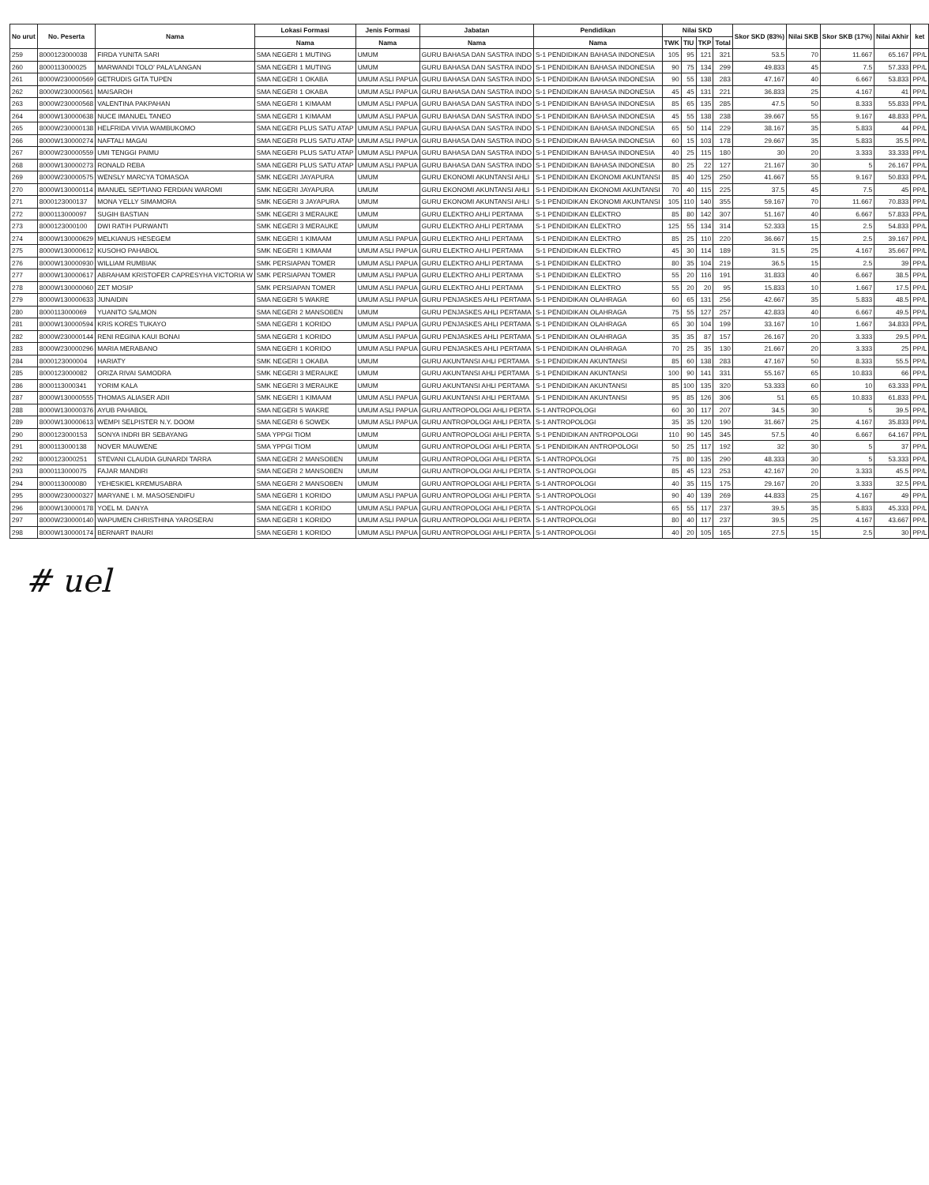| No urut | No. Peserta | Nama | Lokasi Formasi | Jenis Formasi | Jabatan | Pendidikan | Nilai SKD | | | | Skor SKD (83%) | Nilai SKB | Skor SKB (17%) | Nilai Akhir | ket |
| --- | --- | --- | --- | --- | --- | --- | --- | --- | --- | --- | --- | --- | --- | --- | --- |
| | | | Nama | Nama | Nama | Nama | TWK | TIU | TKP | Total | | | | | |
| 259 | 8000123000038 | FIRDA YUNITA SARI | SMA NEGERI 1 MUTING | UMUM | GURU BAHASA DAN SASTRA INDO | S-1 PENDIDIKAN BAHASA INDONESIA | 105 | 95 | 121 | 321 | 53.5 | 70 | 11.667 | 65.167 | PP/L |
| 260 | 8000113000025 | MARWANDI TOLO' PALA'LANGAN | SMA NEGERI 1 MUTING | UMUM | GURU BAHASA DAN SASTRA INDO | S-1 PENDIDIKAN BAHASA INDONESIA | 90 | 75 | 134 | 299 | 49.833 | 45 | 7.5 | 57.333 | PP/L |
| 261 | 8000W230000569 | GETRUDIS GITA TUPEN | SMA NEGERI 1 OKABA | UMUM ASLI PAPUA | GURU BAHASA DAN SASTRA INDO | S-1 PENDIDIKAN BAHASA INDONESIA | 90 | 55 | 138 | 283 | 47.167 | 40 | 6.667 | 53.833 | PP/L |
| 262 | 8000W230000561 | MAISAROH | SMA NEGERI 1 OKABA | UMUM ASLI PAPUA | GURU BAHASA DAN SASTRA INDO | S-1 PENDIDIKAN BAHASA INDONESIA | 45 | 45 | 131 | 221 | 36.833 | 25 | 4.167 | 41 | PP/L |
| 263 | 8000W230000568 | VALENTINA PAKPAHAN | SMA NEGERI 1 KIMAAM | UMUM ASLI PAPUA | GURU BAHASA DAN SASTRA INDO | S-1 PENDIDIKAN BAHASA INDONESIA | 85 | 65 | 135 | 285 | 47.5 | 50 | 8.333 | 55.833 | PP/L |
| 264 | 8000W130000638 | NUCE IMANUEL TANEO | SMA NEGERI 1 KIMAAM | UMUM ASLI PAPUA | GURU BAHASA DAN SASTRA INDO | S-1 PENDIDIKAN BAHASA INDONESIA | 45 | 55 | 138 | 238 | 39.667 | 55 | 9.167 | 48.833 | PP/L |
| 265 | 8000W230000138 | HELFRIDA VIVIA WAMBUKOMO | SMA NEGERI PLUS SATU ATAP | UMUM ASLI PAPUA | GURU BAHASA DAN SASTRA INDO | S-1 PENDIDIKAN BAHASA INDONESIA | 65 | 50 | 114 | 229 | 38.167 | 35 | 5.833 | 44 | PP/L |
| 266 | 8000W130000274 | NAFTALI MAGAI | SMA NEGERI PLUS SATU ATAP | UMUM ASLI PAPUA | GURU BAHASA DAN SASTRA INDO | S-1 PENDIDIKAN BAHASA INDONESIA | 60 | 15 | 103 | 178 | 29.667 | 35 | 5.833 | 35.5 | PP/L |
| 267 | 8000W230000559 | UMI TENGGI PAIMU | SMA NEGERI PLUS SATU ATAP | UMUM ASLI PAPUA | GURU BAHASA DAN SASTRA INDO | S-1 PENDIDIKAN BAHASA INDONESIA | 40 | 25 | 115 | 180 | 30 | 20 | 3.333 | 33.333 | PP/L |
| 268 | 8000W130000273 | RONALD REBA | SMA NEGERI PLUS SATU ATAP | UMUM ASLI PAPUA | GURU BAHASA DAN SASTRA INDO | S-1 PENDIDIKAN BAHASA INDONESIA | 80 | 25 | 22 | 127 | 21.167 | 30 | 5 | 26.167 | PP/L |
| 269 | 8000W230000575 | WENSLY MARCYA TOMASOA | SMK NEGERI JAYAPURA | UMUM | GURU EKONOMI AKUNTANSI AHLI | S-1 PENDIDIKAN EKONOMI AKUNTANSI | 85 | 40 | 125 | 250 | 41.667 | 55 | 9.167 | 50.833 | PP/L |
| 270 | 8000W130000114 | IMANUEL SEPTIANO FERDIAN WAROMI | SMK NEGERI JAYAPURA | UMUM | GURU EKONOMI AKUNTANSI AHLI | S-1 PENDIDIKAN EKONOMI AKUNTANSI | 70 | 40 | 115 | 225 | 37.5 | 45 | 7.5 | 45 | PP/L |
| 271 | 8000123000137 | MONA YELLY SIMAMORA | SMK NEGERI 3 JAYAPURA | UMUM | GURU EKONOMI AKUNTANSI AHLI | S-1 PENDIDIKAN EKONOMI AKUNTANSI | 105 | 110 | 140 | 355 | 59.167 | 70 | 11.667 | 70.833 | PP/L |
| 272 | 8000113000097 | SUGIH BASTIAN | SMK NEGERI 3 MERAUKE | UMUM | GURU ELEKTRO AHLI PERTAMA | S-1 PENDIDIKAN ELEKTRO | 85 | 80 | 142 | 307 | 51.167 | 40 | 6.667 | 57.833 | PP/L |
| 273 | 8000123000100 | DWI RATIH PURWANTI | SMK NEGERI 3 MERAUKE | UMUM | GURU ELEKTRO AHLI PERTAMA | S-1 PENDIDIKAN ELEKTRO | 125 | 55 | 134 | 314 | 52.333 | 15 | 2.5 | 54.833 | PP/L |
| 274 | 8000W130000629 | MELKIANUS HESEGEM | SMK NEGERI 1 KIMAAM | UMUM ASLI PAPUA | GURU ELEKTRO AHLI PERTAMA | S-1 PENDIDIKAN ELEKTRO | 85 | 25 | 110 | 220 | 36.667 | 15 | 2.5 | 39.167 | PP/L |
| 275 | 8000W130000612 | KUSOHO PAHABOL | SMK NEGERI 1 KIMAAM | UMUM ASLI PAPUA | GURU ELEKTRO AHLI PERTAMA | S-1 PENDIDIKAN ELEKTRO | 45 | 30 | 114 | 189 | 31.5 | 25 | 4.167 | 35.667 | PP/L |
| 276 | 8000W130000930 | WILLIAM RUMBIAK | SMK PERSIAPAN TOMER | UMUM ASLI PAPUA | GURU ELEKTRO AHLI PERTAMA | S-1 PENDIDIKAN ELEKTRO | 80 | 35 | 104 | 219 | 36.5 | 15 | 2.5 | 39 | PP/L |
| 277 | 8000W130000617 | ABRAHAM KRISTOFER CAPRESYHA VICTORIA W | SMK PERSIAPAN TOMER | UMUM ASLI PAPUA | GURU ELEKTRO AHLI PERTAMA | S-1 PENDIDIKAN ELEKTRO | 55 | 20 | 116 | 191 | 31.833 | 40 | 6.667 | 38.5 | PP/L |
| 278 | 8000W130000060 | ZET MOSIP | SMK PERSIAPAN TOMER | UMUM ASLI PAPUA | GURU ELEKTRO AHLI PERTAMA | S-1 PENDIDIKAN ELEKTRO | 55 | 20 | 20 | 95 | 15.833 | 10 | 1.667 | 17.5 | PP/L |
| 279 | 8000W130000633 | JUNAIDIN | SMA NEGERI 5 WAKRE | UMUM ASLI PAPUA | GURU PENJASKES AHLI PERTAMA | S-1 PENDIDIKAN OLAHRAGA | 60 | 65 | 131 | 256 | 42.667 | 35 | 5.833 | 48.5 | PP/L |
| 280 | 8000113000069 | YUANITO SALMON | SMA NEGERI 2 MANSOBEN | UMUM | GURU PENJASKES AHLI PERTAMA | S-1 PENDIDIKAN OLAHRAGA | 75 | 55 | 127 | 257 | 42.833 | 40 | 6.667 | 49.5 | PP/L |
| 281 | 8000W130000594 | KRIS KORES TUKAYO | SMA NEGERI 1 KORIDO | UMUM ASLI PAPUA | GURU PENJASKES AHLI PERTAMA | S-1 PENDIDIKAN OLAHRAGA | 65 | 30 | 104 | 199 | 33.167 | 10 | 1.667 | 34.833 | PP/L |
| 282 | 8000W230000144 | RENI REGINA KAUI BONAI | SMA NEGERI 1 KORIDO | UMUM ASLI PAPUA | GURU PENJASKES AHLI PERTAMA | S-1 PENDIDIKAN OLAHRAGA | 35 | 35 | 87 | 157 | 26.167 | 20 | 3.333 | 29.5 | PP/L |
| 283 | 8000W230000296 | MARIA MERABANO | SMA NEGERI 1 KORIDO | UMUM ASLI PAPUA | GURU PENJASKES AHLI PERTAMA | S-1 PENDIDIKAN OLAHRAGA | 70 | 25 | 35 | 130 | 21.667 | 20 | 3.333 | 25 | PP/L |
| 284 | 8000123000004 | HARIATY | SMK NEGERI 1 OKABA | UMUM | GURU AKUNTANSI AHLI PERTAMA | S-1 PENDIDIKAN AKUNTANSI | 85 | 60 | 138 | 283 | 47.167 | 50 | 8.333 | 55.5 | PP/L |
| 285 | 8000123000082 | ORIZA RIVAI SAMODRA | SMK NEGERI 3 MERAUKE | UMUM | GURU AKUNTANSI AHLI PERTAMA | S-1 PENDIDIKAN AKUNTANSI | 100 | 90 | 141 | 331 | 55.167 | 65 | 10.833 | 66 | PP/L |
| 286 | 8000113000341 | YORIM KALA | SMK NEGERI 3 MERAUKE | UMUM | GURU AKUNTANSI AHLI PERTAMA | S-1 PENDIDIKAN AKUNTANSI | 85 | 100 | 135 | 320 | 53.333 | 60 | 10 | 63.333 | PP/L |
| 287 | 8000W130000555 | THOMAS ALIASER ADII | SMK NEGERI 1 KIMAAM | UMUM ASLI PAPUA | GURU AKUNTANSI AHLI PERTAMA | S-1 PENDIDIKAN AKUNTANSI | 95 | 85 | 126 | 306 | 51 | 65 | 10.833 | 61.833 | PP/L |
| 288 | 8000W130000376 | AYUB PAHABOL | SMA NEGERI 5 WAKRE | UMUM ASLI PAPUA | GURU ANTROPOLOGI AHLI PERTA | S-1 ANTROPOLOGI | 60 | 30 | 117 | 207 | 34.5 | 30 | 5 | 39.5 | PP/L |
| 289 | 8000W130000613 | WEMPI SELPISTER N.Y. DOOM | SMA NEGERI 6 SOWEK | UMUM ASLI PAPUA | GURU ANTROPOLOGI AHLI PERTA | S-1 ANTROPOLOGI | 35 | 35 | 120 | 190 | 31.667 | 25 | 4.167 | 35.833 | PP/L |
| 290 | 8000123000153 | SONYA INDRI BR SEBAYANG | SMA YPPGI TIOM | UMUM | GURU ANTROPOLOGI AHLI PERTA | S-1 PENDIDIKAN ANTROPOLOGI | 110 | 90 | 145 | 345 | 57.5 | 40 | 6.667 | 64.167 | PP/L |
| 291 | 8000113000138 | NOVER MAUWENE | SMA YPPGI TIOM | UMUM | GURU ANTROPOLOGI AHLI PERTA | S-1 PENDIDIKAN ANTROPOLOGI | 50 | 25 | 117 | 192 | 32 | 30 | 5 | 37 | PP/L |
| 292 | 8000123000251 | STEVANI CLAUDIA GUNARDI TARRA | SMA NEGERI 2 MANSOBEN | UMUM | GURU ANTROPOLOGI AHLI PERTA | S-1 ANTROPOLOGI | 75 | 80 | 135 | 290 | 48.333 | 30 | 5 | 53.333 | PP/L |
| 293 | 8000113000075 | FAJAR MANDIRI | SMA NEGERI 2 MANSOBEN | UMUM | GURU ANTROPOLOGI AHLI PERTA | S-1 ANTROPOLOGI | 85 | 45 | 123 | 253 | 42.167 | 20 | 3.333 | 45.5 | PP/L |
| 294 | 8000113000080 | YEHESKIEL KREMUSABRA | SMA NEGERI 2 MANSOBEN | UMUM | GURU ANTROPOLOGI AHLI PERTA | S-1 ANTROPOLOGI | 40 | 35 | 115 | 175 | 29.167 | 20 | 3.333 | 32.5 | PP/L |
| 295 | 8000W230000327 | MARYANE I. M. MASOSENDIFU | SMA NEGERI 1 KORIDO | UMUM ASLI PAPUA | GURU ANTROPOLOGI AHLI PERTA | S-1 ANTROPOLOGI | 90 | 40 | 139 | 269 | 44.833 | 25 | 4.167 | 49 | PP/L |
| 296 | 8000W130000178 | YOEL M. DANYA | SMA NEGERI 1 KORIDO | UMUM ASLI PAPUA | GURU ANTROPOLOGI AHLI PERTA | S-1 ANTROPOLOGI | 65 | 55 | 117 | 237 | 39.5 | 35 | 5.833 | 45.333 | PP/L |
| 297 | 8000W230000140 | WAPUMEN CHRISTHINA YAROSERAI | SMA NEGERI 1 KORIDO | UMUM ASLI PAPUA | GURU ANTROPOLOGI AHLI PERTA | S-1 ANTROPOLOGI | 80 | 40 | 117 | 237 | 39.5 | 25 | 4.167 | 43.667 | PP/L |
| 298 | 8000W130000174 | BERNART INAURI | SMA NEGERI 1 KORIDO | UMUM ASLI PAPUA | GURU ANTROPOLOGI AHLI PERTA | S-1 ANTROPOLOGI | 40 | 20 | 105 | 165 | 27.5 | 15 | 2.5 | 30 | PP/L |
# uel